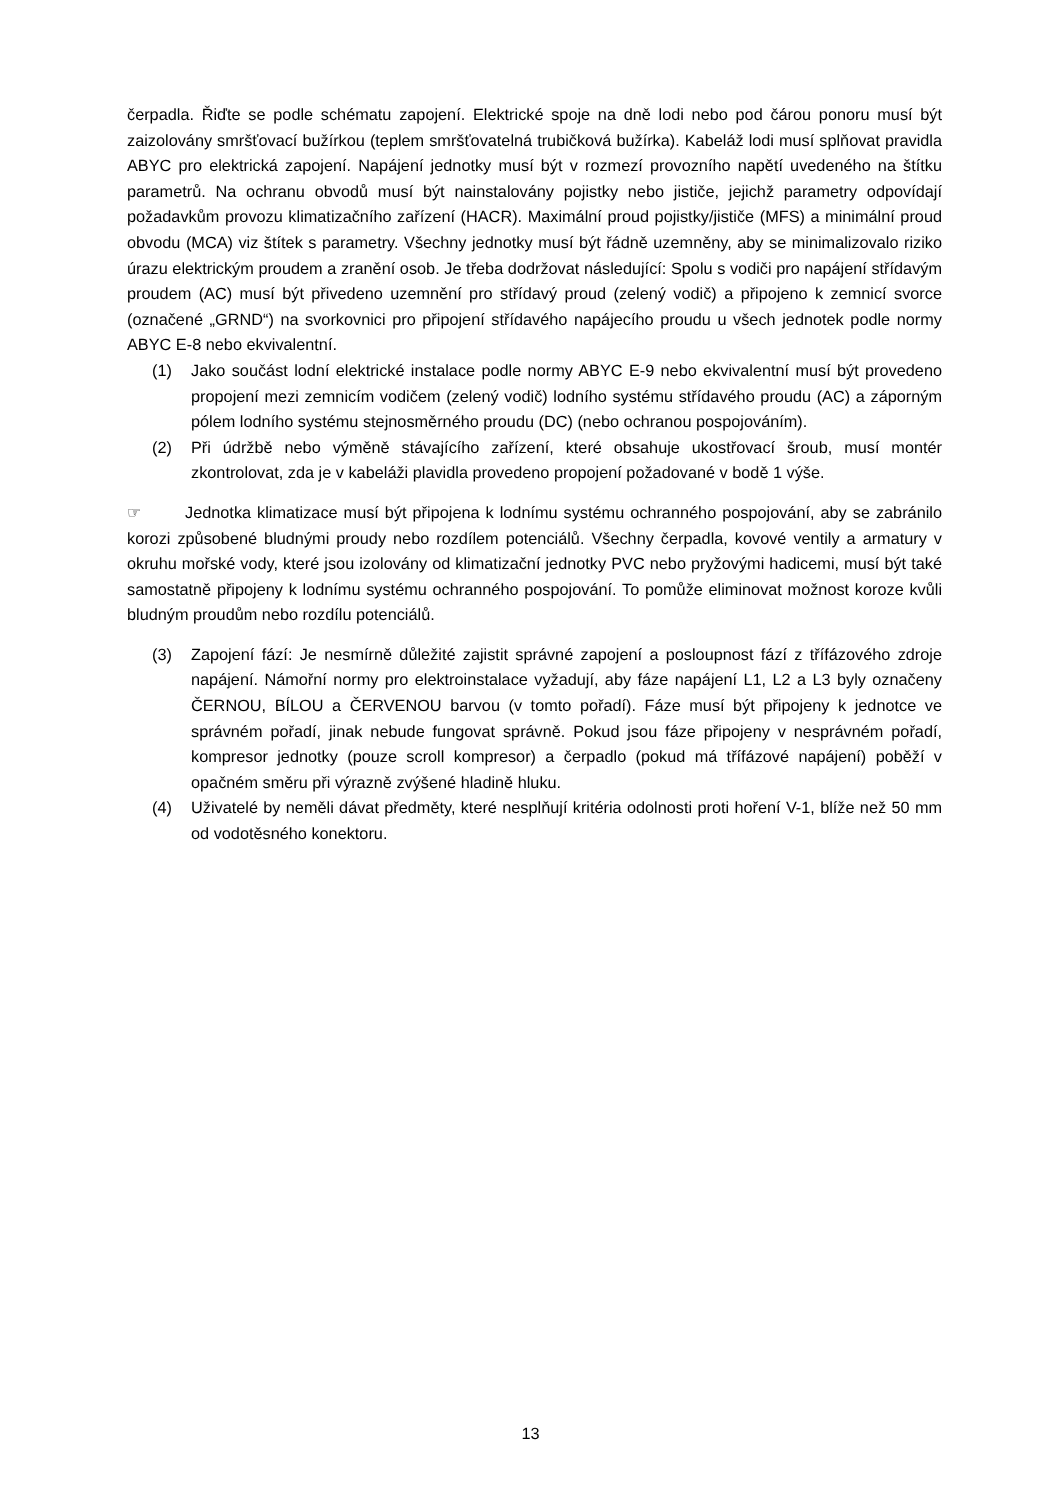čerpadla. Řiďte se podle schématu zapojení. Elektrické spoje na dně lodi nebo pod čárou ponoru musí být zaizolovány smršťovací bužírkou (teplem smršťovatelná trubičková bužírka). Kabeláž lodi musí splňovat pravidla ABYC pro elektrická zapojení. Napájení jednotky musí být v rozmezí provozního napětí uvedeného na štítku parametrů. Na ochranu obvodů musí být nainstalovány pojistky nebo jističe, jejichž parametry odpovídají požadavkům provozu klimatizačního zařízení (HACR). Maximální proud pojistky/jističe (MFS) a minimální proud obvodu (MCA) viz štítek s parametry. Všechny jednotky musí být řádně uzemněny, aby se minimalizovalo riziko úrazu elektrickým proudem a zranění osob. Je třeba dodržovat následující: Spolu s vodiči pro napájení střídavým proudem (AC) musí být přivedeno uzemnění pro střídavý proud (zelený vodič) a připojeno k zemnicí svorce (označené „GRND“) na svorkovnici pro připojení střídavého napájecího proudu u všech jednotek podle normy ABYC E-8 nebo ekvivalentní.
(1) Jako součást lodní elektrické instalace podle normy ABYC E-9 nebo ekvivalentní musí být provedeno propojení mezi zemnicím vodičem (zelený vodič) lodního systému střídavého proudu (AC) a záporným pólem lodního systému stejnosměrného proudu (DC) (nebo ochranou pospojováním).
(2) Při údržbě nebo výměně stávajícího zařízení, které obsahuje ukostřovací šroub, musí montér zkontrolovat, zda je v kabeláži plavidla provedeno propojení požadované v bodě 1 výše.
☞ Jednotka klimatizace musí být připojena k lodnímu systému ochranného pospojování, aby se zabránilo korozi způsobené bludnými proudy nebo rozdílem potenciálů. Všechny čerpadla, kovové ventily a armatury v okruhu mořské vody, které jsou izolovány od klimatizační jednotky PVC nebo pryžovými hadicemi, musí být také samostatně připojeny k lodnímu systému ochranného pospojování. To pomůže eliminovat možnost koroze kvůli bludným proudům nebo rozdílu potenciálů.
(3) Zapojení fází: Je nesmírně důležité zajistit správné zapojení a posloupnost fází z třífázového zdroje napájení. Námořní normy pro elektroinstalace vyžadují, aby fáze napájení L1, L2 a L3 byly označeny ČERNOU, BÍLOU a ČERVENOU barvou (v tomto pořadí). Fáze musí být připojeny k jednotce ve správném pořadí, jinak nebude fungovat správně. Pokud jsou fáze připojeny v nesprávném pořadí, kompresor jednotky (pouze scroll kompresor) a čerpadlo (pokud má třífázové napájení) poběží v opačném směru při výrazně zvýšené hladině hluku.
(4) Uživatelé by neměli dávat předměty, které nesplňují kritéria odolnosti proti hoření V-1, blíže než 50 mm od vodotěsného konektoru.
13